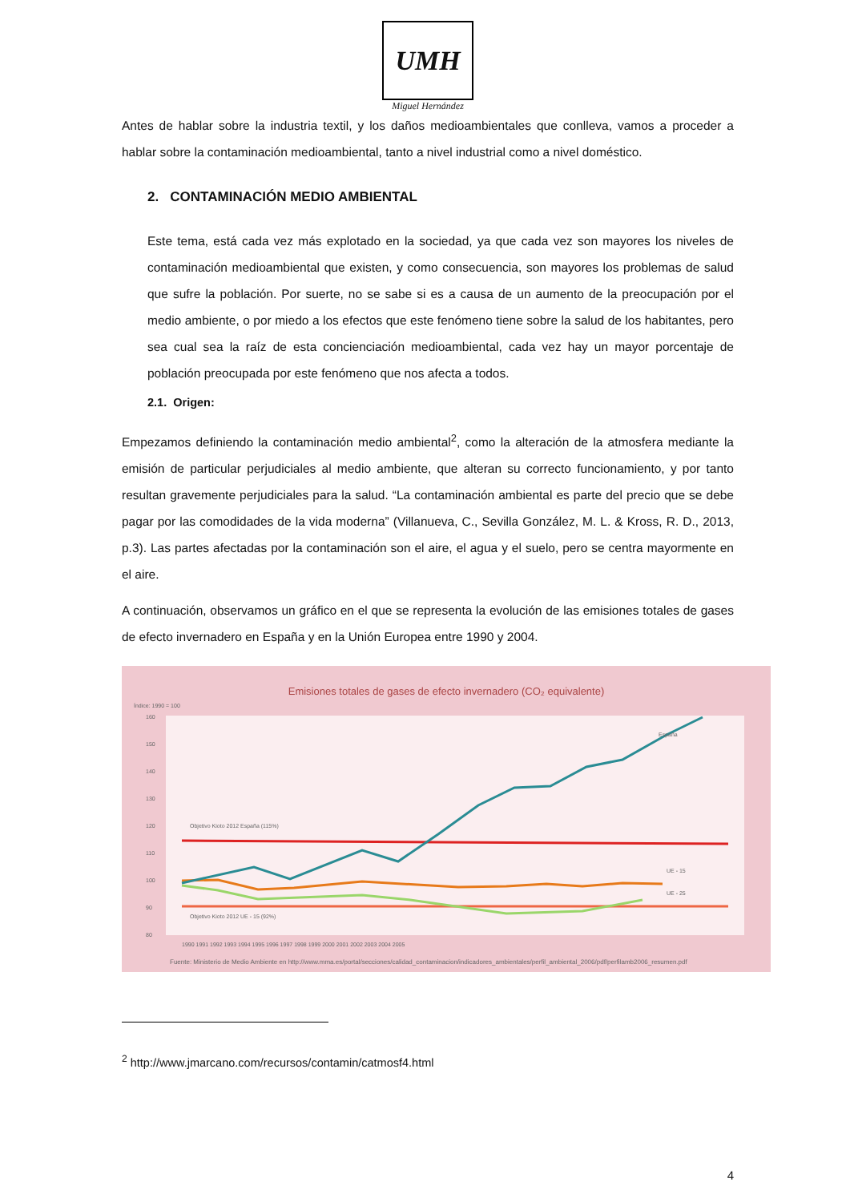UMH
Miguel Hernández
Antes de hablar sobre la industria textil, y los daños medioambientales que conlleva, vamos a proceder a hablar sobre la contaminación medioambiental, tanto a nivel industrial como a nivel doméstico.
2. CONTAMINACIÓN MEDIO AMBIENTAL
Este tema, está cada vez más explotado en la sociedad, ya que cada vez son mayores los niveles de contaminación medioambiental que existen, y como consecuencia, son mayores los problemas de salud que sufre la población. Por suerte, no se sabe si es a causa de un aumento de la preocupación por el medio ambiente, o por miedo a los efectos que este fenómeno tiene sobre la salud de los habitantes, pero sea cual sea la raíz de esta concienciación medioambiental, cada vez hay un mayor porcentaje de población preocupada por este fenómeno que nos afecta a todos.
2.1. Origen:
Empezamos definiendo la contaminación medio ambiental<sup>2</sup>, como la alteración de la atmosfera mediante la emisión de particular perjudiciales al medio ambiente, que alteran su correcto funcionamiento, y por tanto resultan gravemente perjudiciales para la salud. “La contaminación ambiental es parte del precio que se debe pagar por las comodidades de la vida moderna” (Villanueva, C., Sevilla González, M. L. & Kross, R. D., 2013, p.3). Las partes afectadas por la contaminación son el aire, el agua y el suelo, pero se centra mayormente en el aire.
A continuación, observamos un gráfico en el que se representa la evolución de las emisiones totales de gases de efecto invernadero en España y en la Unión Europea entre 1990 y 2004.
Emisiones totales de gases de efecto invernadero (CO₂ equivalente)
Índice: 1990 = 100
160
150
140
130
120
110
100
90
80
España
UE - 15
UE - 25
Objetivo Kioto 2012 España (115%)
Objetivo Kioto 2012 UE - 15 (92%)
1990 1991 1992 1993 1994 1995 1996 1997 1998 1999 2000 2001 2002 2003 2004 2005
Fuente: Ministerio de Medio Ambiente en http://www.mma.es/portal/secciones/calidad_contaminacion/indicadores_ambientales/perfil_ambiental_2006/pdf/perfilamb2006_resumen.pdf
<sup>2</sup> http://www.jmarcano.com/recursos/contamin/catmosf4.html
4